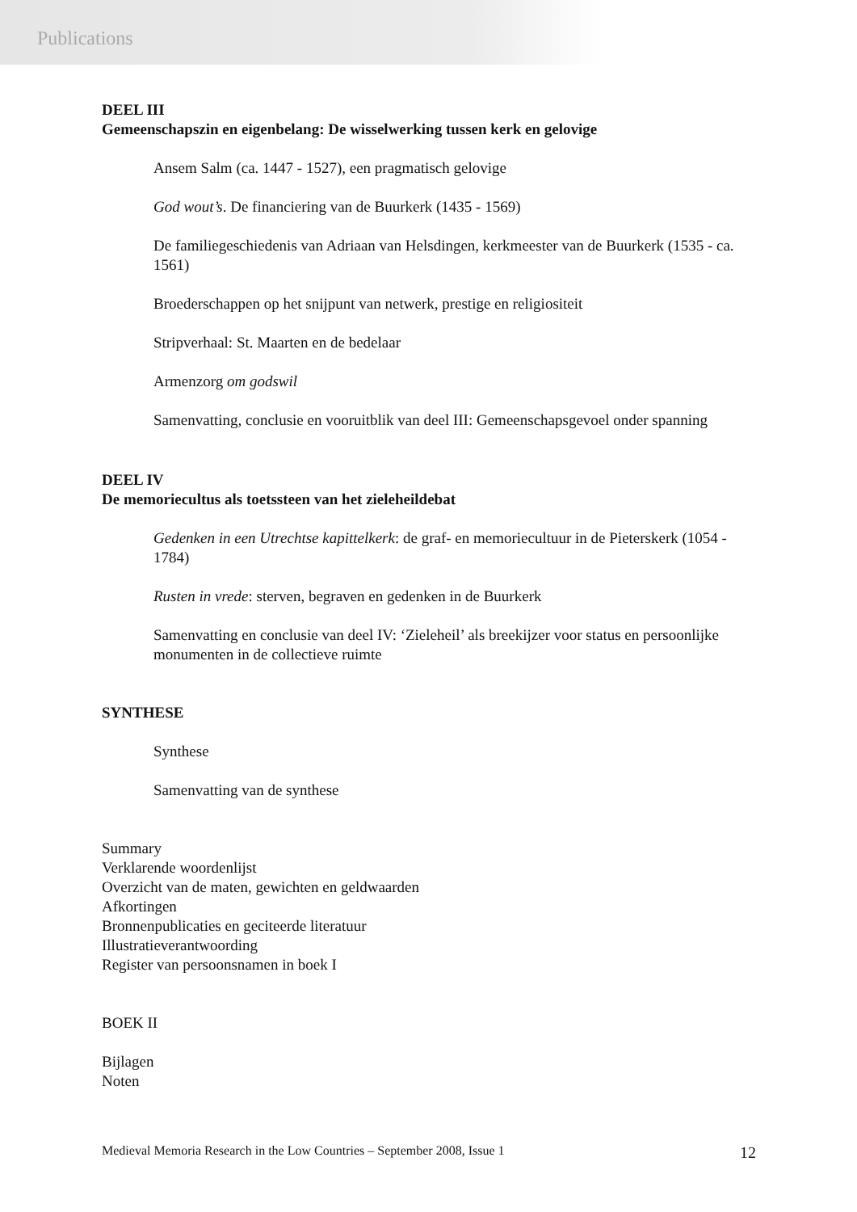Publications
DEEL III
Gemeenschapszin en eigenbelang: De wisselwerking tussen kerk en gelovige
Ansem Salm (ca. 1447 - 1527), een pragmatisch gelovige
God wout’s. De financiering van de Buurkerk (1435 - 1569)
De familiegeschiedenis van Adriaan van Helsdingen, kerkmeester van de Buurkerk (1535 - ca. 1561)
Broederschappen op het snijpunt van netwerk, prestige en religiositeit
Stripverhaal: St. Maarten en de bedelaar
Armenzorg om godswil
Samenvatting, conclusie en vooruitblik van deel III: Gemeenschapsgevoel onder spanning
DEEL IV
De memoriecultus als toetssteen van het zieleheildebat
Gedenken in een Utrechtse kapittelkerk: de graf- en memoriecultuur in de Pieterskerk (1054 - 1784)
Rusten in vrede: sterven, begraven en gedenken in de Buurkerk
Samenvatting en conclusie van deel IV: ‘Zieleheil’ als breekijzer voor status en persoonlijke monumenten in de collectieve ruimte
SYNTHESE
Synthese
Samenvatting van de synthese
Summary
Verklarende woordenlijst
Overzicht van de maten, gewichten en geldwaarden
Afkortingen
Bronnenpublicaties en geciteerde literatuur
Illustratieverantwoording
Register van persoonsnamen in boek I
BOEK II
Bijlagen
Noten
Medieval Memoria Research in the Low Countries – September 2008, Issue 1 12